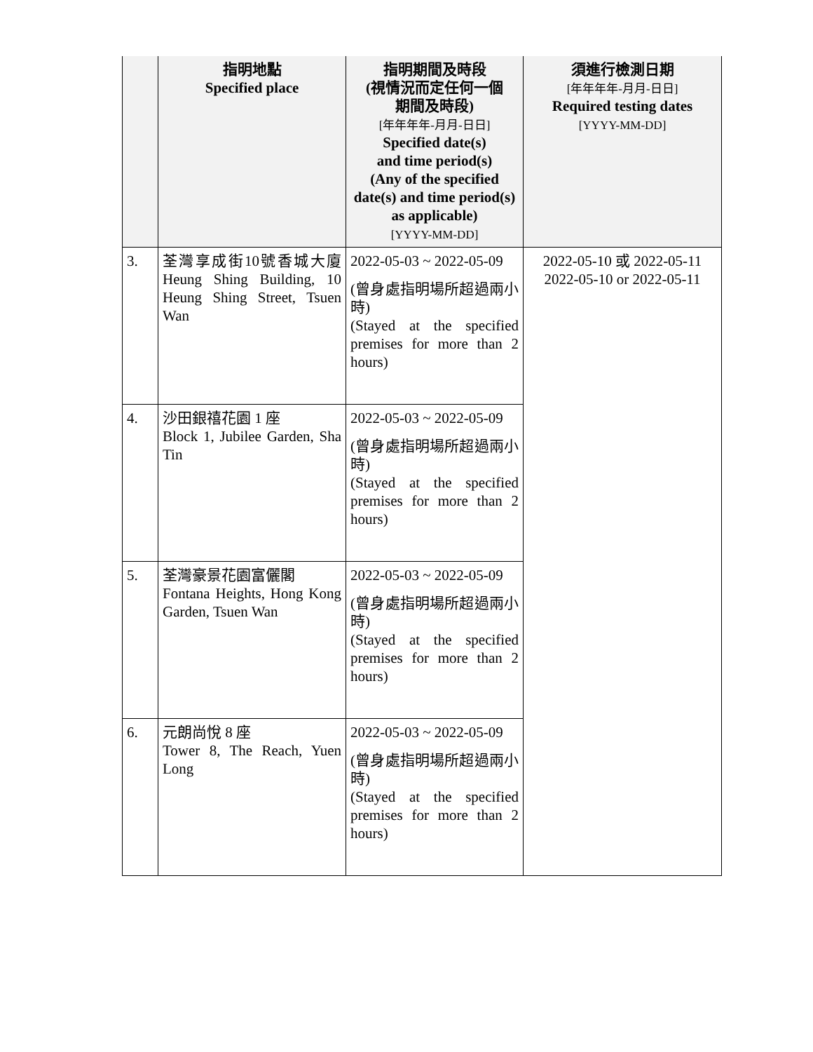| | 指明地點 Specified place | 指明期間及時段 (視情況而定任何一個 期間及時段) [年年年年-月月-日日] Specified date(s) and time period(s) (Any of the specified date(s) and time period(s) as applicable) [YYYY-MM-DD] | 須進行檢測日期 [年年年年-月月-日日] Required testing dates [YYYY-MM-DD] |
| --- | --- | --- | --- |
| 3. | 荃灣享成街10號香城大廈 Heung Shing Building, 10 Heung Shing Street, Tsuen Wan | 2022-05-03 ~ 2022-05-09 (曾身處指明場所超過兩小時) (Stayed at the specified premises for more than 2 hours) | 2022-05-10 或 2022-05-11 2022-05-10 or 2022-05-11 |
| 4. | 沙田銀禧花園 1 座 Block 1, Jubilee Garden, Sha Tin | 2022-05-03 ~ 2022-05-09 (曾身處指明場所超過兩小時) (Stayed at the specified premises for more than 2 hours) | |
| 5. | 荃灣豪景花園富儷閣 Fontana Heights, Hong Kong Garden, Tsuen Wan | 2022-05-03 ~ 2022-05-09 (曾身處指明場所超過兩小時) (Stayed at the specified premises for more than 2 hours) | |
| 6. | 元朗尚悅 8 座 Tower 8, The Reach, Yuen Long | 2022-05-03 ~ 2022-05-09 (曾身處指明場所超過兩小時) (Stayed at the specified premises for more than 2 hours) | |